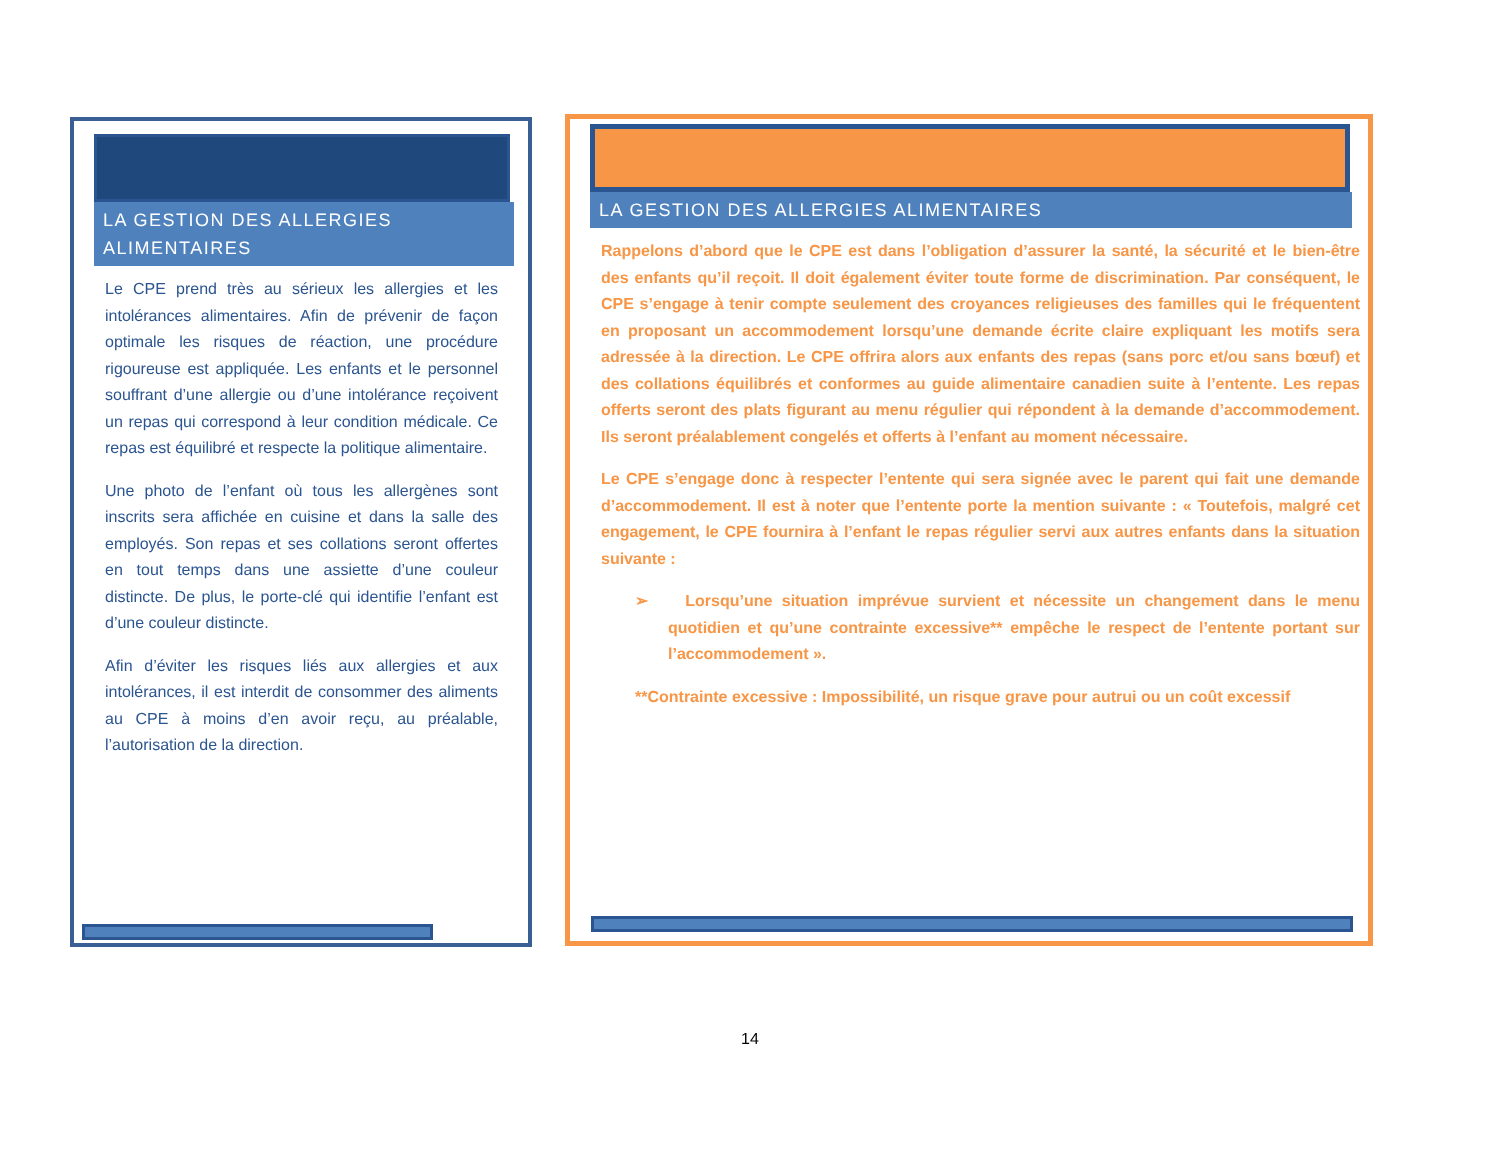LA GESTION DES ALLERGIES ALIMENTAIRES
Le CPE prend très au sérieux les allergies et les intolérances alimentaires. Afin de prévenir de façon optimale les risques de réaction, une procédure rigoureuse est appliquée. Les enfants et le personnel souffrant d’une allergie ou d’une intolérance reçoivent un repas qui correspond à leur condition médicale. Ce repas est équilibré et respecte la politique alimentaire.
Une photo de l’enfant où tous les allergènes sont inscrits sera affichée en cuisine et dans la salle des employés. Son repas et ses collations seront offertes en tout temps dans une assiette d’une couleur distincte. De plus, le porte-clé qui identifie l’enfant est d’une couleur distincte.
Afin d’éviter les risques liés aux allergies et aux intolérances, il est interdit de consommer des aliments au CPE à moins d’en avoir reçu, au préalable, l’autorisation de la direction.
LA GESTION DES ALLERGIES ALIMENTAIRES
Rappelons d’abord que le CPE est dans l’obligation d’assurer la santé, la sécurité et le bien-être des enfants qu’il reçoit. Il doit également éviter toute forme de discrimination. Par conséquent, le CPE s’engage à tenir compte seulement des croyances religieuses des familles qui le fréquentent en proposant un accommodement lorsqu’une demande écrite claire expliquant les motifs sera adressée à la direction. Le CPE offrira alors aux enfants des repas (sans porc et/ou sans bœuf) et des collations équilibrés et conformes au guide alimentaire canadien suite à l’entente. Les repas offerts seront des plats figurant au menu régulier qui répondent à la demande d’accommodement. Ils seront préalablement congelés et offerts à l’enfant au moment nécessaire.
Le CPE s’engage donc à respecter l’entente qui sera signée avec le parent qui fait une demande d’accommodement. Il est à noter que l’entente porte la mention suivante : « Toutefois, malgré cet engagement, le CPE fournira à l’enfant le repas régulier servi aux autres enfants dans la situation suivante :
➢ Lorsqu’une situation imprévue survient et nécessite un changement dans le menu quotidien et qu’une contrainte excessive** empêche le respect de l’entente portant sur l’accommodement ».
**Contrainte excessive : Impossibilité, un risque grave pour autrui ou un coût excessif
14